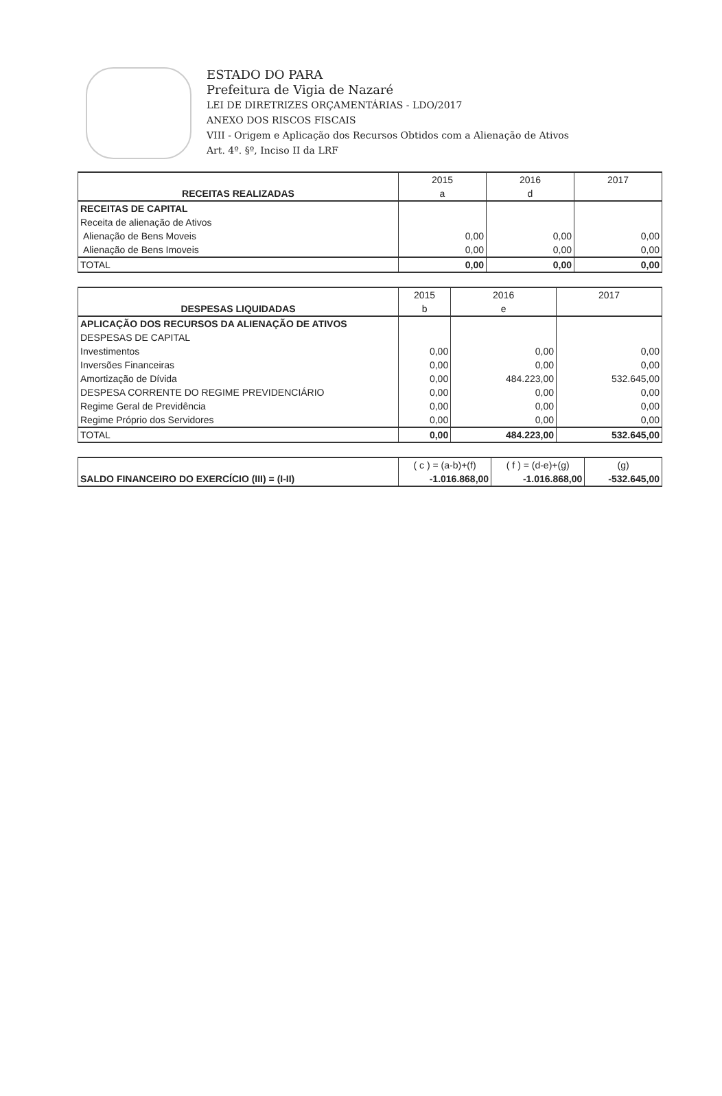ESTADO DO PARA
Prefeitura de Vigia de Nazaré
LEI DE DIRETRIZES ORÇAMENTÁRIAS - LDO/2017
ANEXO DOS RISCOS FISCAIS
VIII - Origem e Aplicação dos Recursos Obtidos com a Alienação de Ativos
Art. 4º. §º, Inciso II da LRF
| | 2015 | 2016 | 2017 |
| RECEITAS REALIZADAS | a | d | |
| RECEITAS DE CAPITAL | | | |
| Receita de alienação de Ativos | | | |
| Alienação de Bens Moveis | 0,00 | 0,00 | 0,00 |
| Alienação de Bens Imoveis | 0,00 | 0,00 | 0,00 |
| TOTAL | 0,00 | 0,00 | 0,00 |
| | 2015 | 2016 | 2017 |
| DESPESAS LIQUIDADAS | b | e | |
| APLICAÇÃO DOS RECURSOS DA ALIENAÇÃO DE ATIVOS | | | |
| DESPESAS DE CAPITAL | | | |
| Investimentos | 0,00 | 0,00 | 0,00 |
| Inversões Financeiras | 0,00 | 0,00 | 0,00 |
| Amortização de Dívida | 0,00 | 484.223,00 | 532.645,00 |
| DESPESA CORRENTE DO REGIME PREVIDENCIÁRIO | 0,00 | 0,00 | 0,00 |
| Regime Geral de Previdência | 0,00 | 0,00 | 0,00 |
| Regime Próprio dos Servidores | 0,00 | 0,00 | 0,00 |
| TOTAL | 0,00 | 484.223,00 | 532.645,00 |
| | ( c ) = (a-b)+(f) | ( f ) = (d-e)+(g) | (g) |
| SALDO FINANCEIRO DO EXERCÍCIO (III) = (I-II) | -1.016.868,00 | -1.016.868,00 | -532.645,00 |